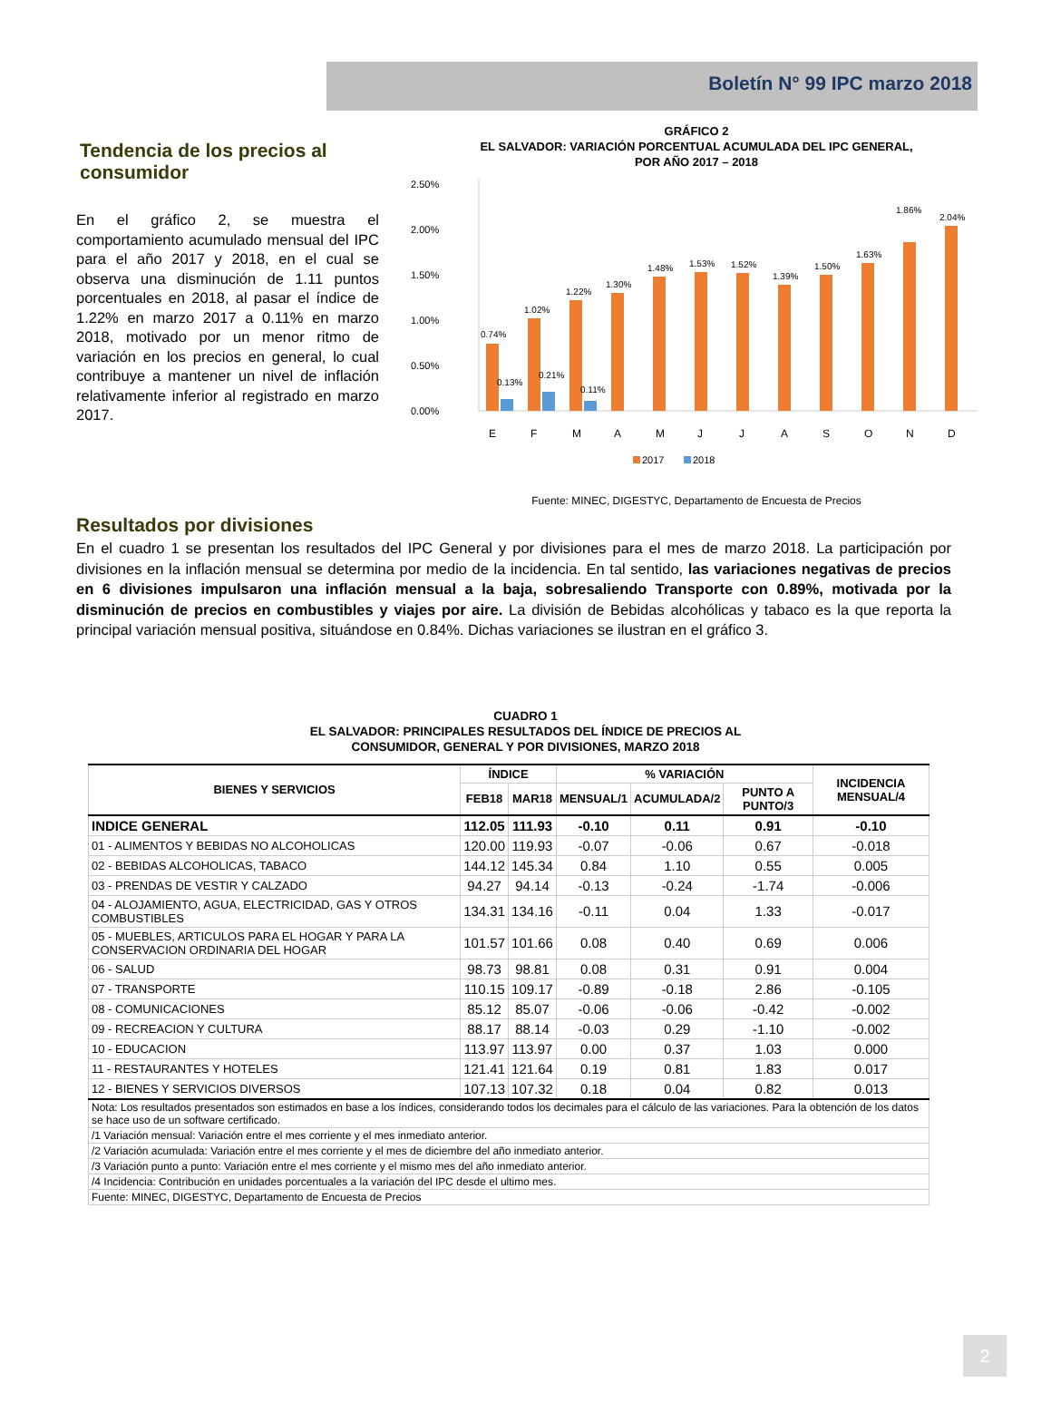Boletín N° 99 IPC marzo 2018
Tendencia de los precios al consumidor
En el gráfico 2, se muestra el comportamiento acumulado mensual del IPC para el año 2017 y 2018, en el cual se observa una disminución de 1.11 puntos porcentuales en 2018, al pasar el índice de 1.22% en marzo 2017 a 0.11% en marzo 2018, motivado por un menor ritmo de variación en los precios en general, lo cual contribuye a mantener un nivel de inflación relativamente inferior al registrado en marzo 2017.
GRÁFICO 2
EL SALVADOR: VARIACIÓN PORCENTUAL ACUMULADA DEL IPC GENERAL,
POR AÑO 2017 – 2018
2.50%
2.00%
1.50%
1.00%
0.50%
0.00%
0.74%
1.02%
1.22%
1.30%
1.48%
1.53%
1.52%
1.39%
1.50%
1.63%
1.86%
2.04%
0.13%
0.21%
0.11%
E
F
M
A
M
J
J
A
S
O
N
D
2017
2018
Fuente: MINEC, DIGESTYC, Departamento de Encuesta de Precios
Resultados por divisiones
En el cuadro 1 se presentan los resultados del IPC General y por divisiones para el mes de marzo 2018. La participación por divisiones en la inflación mensual se determina por medio de la incidencia. En tal sentido, las variaciones negativas de precios en 6 divisiones impulsaron una inflación mensual a la baja, sobresaliendo Transporte con 0.89%, motivada por la disminución de precios en combustibles y viajes por aire. La división de Bebidas alcohólicas y tabaco es la que reporta la principal variación mensual positiva, situándose en 0.84%. Dichas variaciones se ilustran en el gráfico 3.
CUADRO 1
EL SALVADOR: PRINCIPALES RESULTADOS DEL ÍNDICE DE PRECIOS AL
CONSUMIDOR, GENERAL Y POR DIVISIONES, MARZO 2018
| BIENES Y SERVICIOS | ÍNDICE | | % VARIACIÓN | | | INCIDENCIA MENSUAL/4 |
| --- | --- | --- | --- | --- | --- | --- |
| | FEB18 | MAR18 | MENSUAL/1 | ACUMULADA/2 | PUNTO A PUNTO/3 | |
| INDICE GENERAL | 112.05 | 111.93 | -0.10 | 0.11 | 0.91 | -0.10 |
| 01 - ALIMENTOS Y BEBIDAS NO ALCOHOLICAS | 120.00 | 119.93 | -0.07 | -0.06 | 0.67 | -0.018 |
| 02 - BEBIDAS ALCOHOLICAS, TABACO | 144.12 | 145.34 | 0.84 | 1.10 | 0.55 | 0.005 |
| 03 - PRENDAS DE VESTIR Y CALZADO | 94.27 | 94.14 | -0.13 | -0.24 | -1.74 | -0.006 |
| 04 - ALOJAMIENTO, AGUA, ELECTRICIDAD, GAS Y OTROS COMBUSTIBLES | 134.31 | 134.16 | -0.11 | 0.04 | 1.33 | -0.017 |
| 05 - MUEBLES, ARTICULOS PARA EL HOGAR Y PARA LA CONSERVACION ORDINARIA DEL HOGAR | 101.57 | 101.66 | 0.08 | 0.40 | 0.69 | 0.006 |
| 06 - SALUD | 98.73 | 98.81 | 0.08 | 0.31 | 0.91 | 0.004 |
| 07 - TRANSPORTE | 110.15 | 109.17 | -0.89 | -0.18 | 2.86 | -0.105 |
| 08 - COMUNICACIONES | 85.12 | 85.07 | -0.06 | -0.06 | -0.42 | -0.002 |
| 09 - RECREACION Y CULTURA | 88.17 | 88.14 | -0.03 | 0.29 | -1.10 | -0.002 |
| 10 - EDUCACION | 113.97 | 113.97 | 0.00 | 0.37 | 1.03 | 0.000 |
| 11 - RESTAURANTES Y HOTELES | 121.41 | 121.64 | 0.19 | 0.81 | 1.83 | 0.017 |
| 12 - BIENES Y SERVICIOS DIVERSOS | 107.13 | 107.32 | 0.18 | 0.04 | 0.82 | 0.013 |
| Nota: Los resultados presentados son estimados en base a los índices, considerando todos los decimales para el cálculo de las variaciones. Para la obtención de los datos se hace uso de un software certificado. | | | | | | |
| /1 Variación mensual: Variación entre el mes corriente y el mes inmediato anterior. | | | | | | |
| /2 Variación acumulada: Variación entre el mes corriente y el mes de diciembre del año inmediato anterior. | | | | | | |
| /3 Variación punto a punto: Variación entre el mes corriente y el mismo mes del año inmediato anterior. | | | | | | |
| /4 Incidencia: Contribución en unidades porcentuales a la variación del IPC desde el ultimo mes. | | | | | | |
| Fuente: MINEC, DIGESTYC, Departamento de Encuesta de Precios | | | | | | |
2